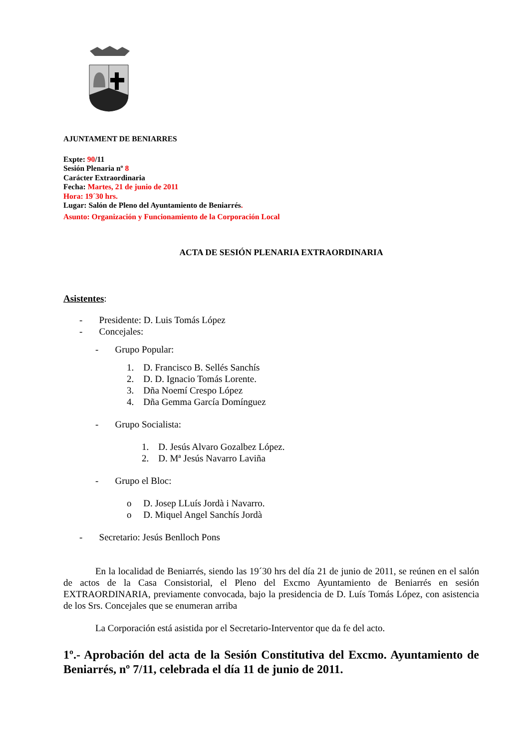AJUNTAMENT DE BENIARRES
Expte: 90/11
Sesión Plenaria nº 8
Carácter Extraordinaria
Fecha: Martes, 21 de junio de 2011
Hora: 19´30 hrs.
Lugar: Salón de Pleno del Ayuntamiento de Beniarrés.
Asunto: Organización y Funcionamiento de la Corporación Local
ACTA DE SESIÓN PLENARIA EXTRAORDINARIA
Asistentes:
- Presidente: D. Luis Tomás López
- Concejales:
- Grupo Popular:
1. D. Francisco B. Sellés Sanchís
2. D. D. Ignacio Tomás Lorente.
3. Dña Noemí Crespo López
4. Dña Gemma García Domínguez
- Grupo Socialista:
1. D. Jesús Alvaro Gozalbez López.
2. D. Mª Jesús Navarro Laviña
- Grupo el Bloc:
o D. Josep LLuís Jordà i Navarro.
o D. Miquel Angel Sanchís Jordà
- Secretario: Jesús Benlloch Pons
En la localidad de Beniarrés, siendo las 19´30 hrs del día 21 de junio de 2011, se reúnen en el salón de actos de la Casa Consistorial, el Pleno del Excmo Ayuntamiento de Beniarrés en sesión EXTRAORDINARIA, previamente convocada, bajo la presidencia de D. Luís Tomás López, con asistencia de los Srs. Concejales que se enumeran arriba
La Corporación está asistida por el Secretario-Interventor que da fe del acto.
1º.- Aprobación del acta de la Sesión Constitutiva del Excmo. Ayuntamiento de Beniarrés, nº 7/11, celebrada el día 11 de junio de 2011.